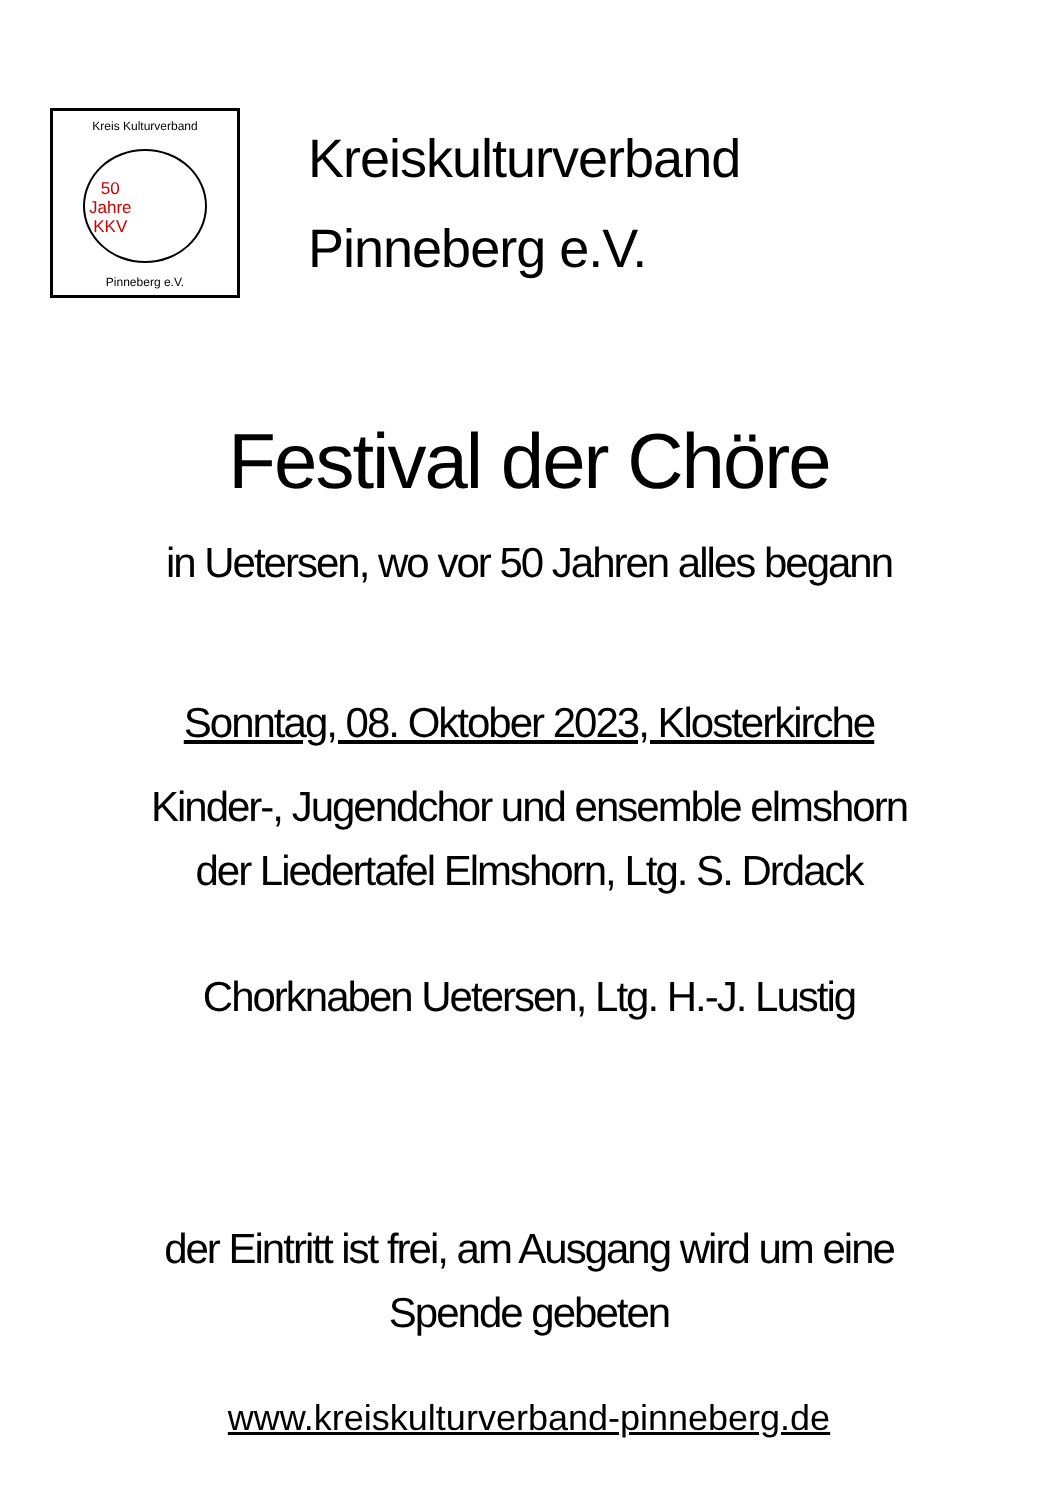Kreis Kulturverband
50
Jahre
KKV
Pinneberg e.V.
Kreiskulturverband
Pinneberg e.V.
Festival der Chöre
in Uetersen, wo vor 50 Jahren alles begann
Sonntag, 08. Oktober 2023, Klosterkirche
Kinder-, Jugendchor und ensemble elmshorn
der Liedertafel Elmshorn, Ltg. S. Drdack
Chorknaben Uetersen, Ltg. H.-J. Lustig
der Eintritt ist frei, am Ausgang wird um eine
Spende gebeten
www.kreiskulturverband-pinneberg.de